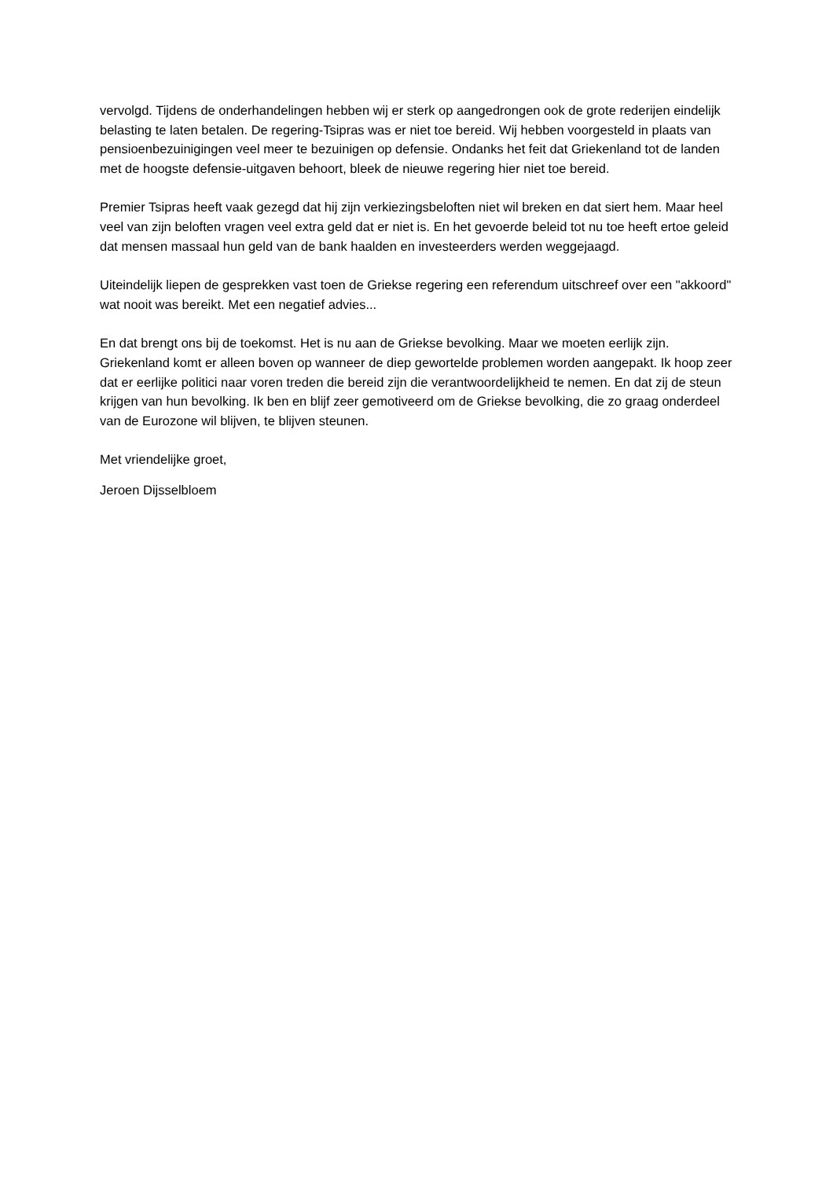vervolgd. Tijdens de onderhandelingen hebben wij er sterk op aangedrongen ook de grote rederijen eindelijk belasting te laten betalen. De regering-Tsipras was er niet toe bereid. Wij hebben voorgesteld in plaats van pensioenbezuinigingen veel meer te bezuinigen op defensie. Ondanks het feit dat Griekenland tot de landen met de hoogste defensie-uitgaven behoort, bleek de nieuwe regering hier niet toe bereid.
Premier Tsipras heeft vaak gezegd dat hij zijn verkiezingsbeloften niet wil breken en dat siert hem. Maar heel veel van zijn beloften vragen veel extra geld dat er niet is. En het gevoerde beleid tot nu toe heeft ertoe geleid dat mensen massaal hun geld van de bank haalden en investeerders werden weggejaagd.
Uiteindelijk liepen de gesprekken vast toen de Griekse regering een referendum uitschreef over een "akkoord" wat nooit was bereikt. Met een negatief advies...
En dat brengt ons bij de toekomst. Het is nu aan de Griekse bevolking. Maar we moeten eerlijk zijn. Griekenland komt er alleen boven op wanneer de diep gewortelde problemen worden aangepakt. Ik hoop zeer dat er eerlijke politici naar voren treden die bereid zijn die verantwoordelijkheid te nemen. En dat zij de steun krijgen van hun bevolking. Ik ben en blijf zeer gemotiveerd om de Griekse bevolking, die zo graag onderdeel van de Eurozone wil blijven, te blijven steunen.
Met vriendelijke groet,
Jeroen Dijsselbloem